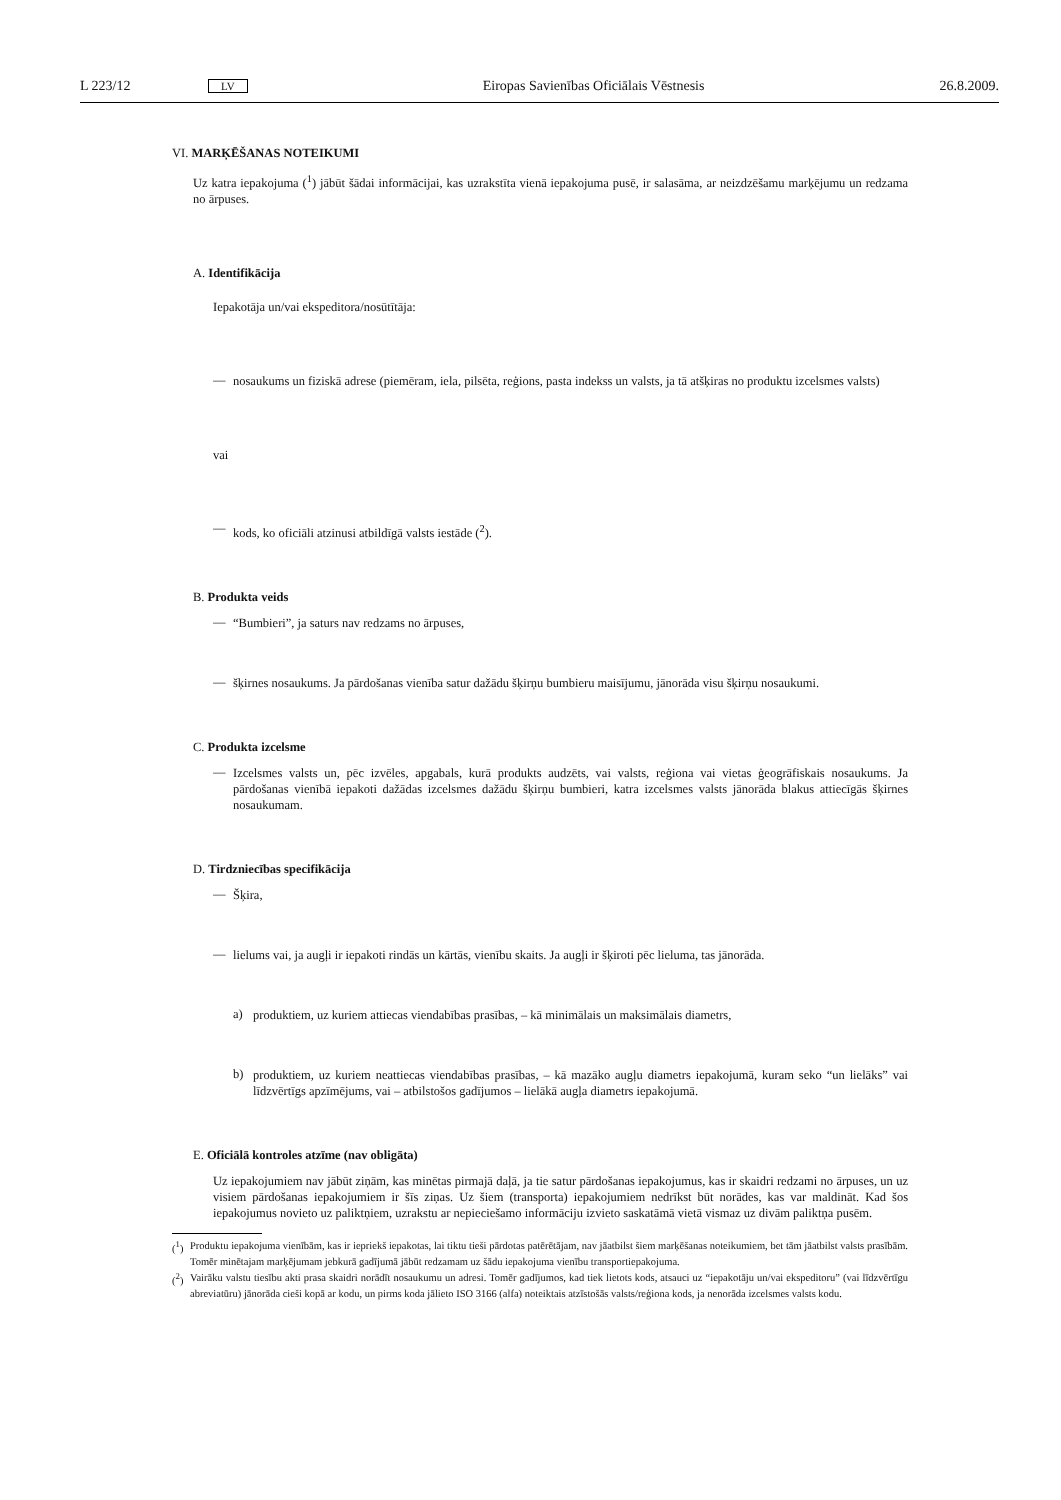L 223/12 LV Eiropas Savienības Oficiālais Vēstnesis 26.8.2009.
VI. MARĶĒŠANAS NOTEIKUMI
Uz katra iepakojuma (<sup>1</sup>) jābūt šādai informācijai, kas uzrakstīta vienā iepakojuma pusē, ir salasāma, ar neizdzēšamu marķējumu un redzama no ārpuses.
A. Identifikācija
Iepakotāja un/vai ekspeditora/nosūtītāja:
—
nosaukums un fiziskā adrese (piemēram, iela, pilsēta, reģions, pasta indekss un valsts, ja tā atšķiras no produktu izcelsmes valsts)
vai
—
kods, ko oficiāli atzinusi atbildīgā valsts iestāde (<sup>2</sup>).
B. Produkta veids
—
“Bumbieri”, ja saturs nav redzams no ārpuses,
—
šķirnes nosaukums. Ja pārdošanas vienība satur dažādu šķirņu bumbieru maisījumu, jānorāda visu šķirņu nosaukumi.
C. Produkta izcelsme
—
Izcelsmes valsts un, pēc izvēles, apgabals, kurā produkts audzēts, vai valsts, reģiona vai vietas ģeogrāfiskais nosaukums. Ja pārdošanas vienībā iepakoti dažādas izcelsmes dažādu šķirņu bumbieri, katra izcelsmes valsts jānorāda blakus attiecīgās šķirnes nosaukumam.
D. Tirdzniecības specifikācija
—
Šķira,
—
lielums vai, ja augļi ir iepakoti rindās un kārtās, vienību skaits. Ja augļi ir šķiroti pēc lieluma, tas jānorāda.
a)
produktiem, uz kuriem attiecas viendabības prasības, – kā minimālais un maksimālais diametrs,
b)
produktiem, uz kuriem neattiecas viendabības prasības, – kā mazāko augļu diametrs iepakojumā, kuram seko “un lielāks” vai līdzvērtīgs apzīmējums, vai – atbilstošos gadījumos – lielākā augļa diametrs iepakojumā.
E. Oficiālā kontroles atzīme (nav obligāta)
Uz iepakojumiem nav jābūt ziņām, kas minētas pirmajā daļā, ja tie satur pārdošanas iepakojumus, kas ir skaidri redzami no ārpuses, un uz visiem pārdošanas iepakojumiem ir šīs ziņas. Uz šiem (transporta) iepakojumiem nedrīkst būt norādes, kas var maldināt. Kad šos iepakojumus novieto uz paliktņiem, uzrakstu ar nepieciešamo informāciju izvieto saskatāmā vietā vismaz uz divām paliktņa pusēm.
(<sup>1</sup>)
Produktu iepakojuma vienībām, kas ir iepriekš iepakotas, lai tiktu tieši pārdotas patērētājam, nav jāatbilst šiem marķēšanas noteikumiem, bet tām jāatbilst valsts prasībām. Tomēr minētajam marķējumam jebkurā gadījumā jābūt redzamam uz šādu iepakojuma vienību transportiepakojuma.
(<sup>2</sup>)
Vairāku valstu tiesību akti prasa skaidri norādīt nosaukumu un adresi. Tomēr gadījumos, kad tiek lietots kods, atsauci uz “iepakotāju un/vai ekspeditoru” (vai līdzvērtīgu abreviatūru) jānorāda cieši kopā ar kodu, un pirms koda jālieto ISO 3166 (alfa) noteiktais atzīstošās valsts/reģiona kods, ja nenorāda izcelsmes valsts kodu.